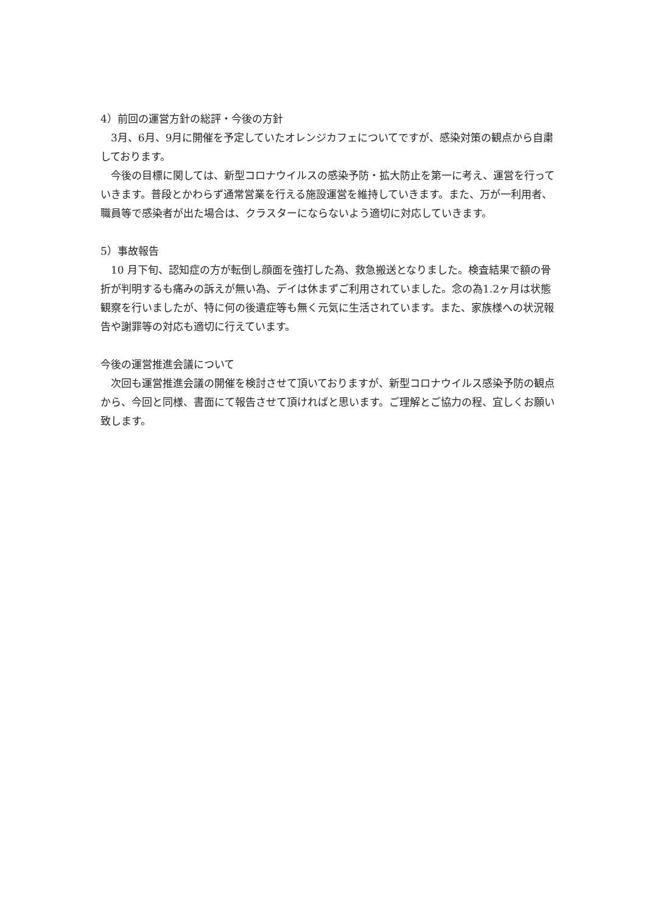4）前回の運営方針の総評・今後の方針
3月、6月、9月に開催を予定していたオレンジカフェについてですが、感染対策の観点から自粛しております。
今後の目標に関しては、新型コロナウイルスの感染予防・拡大防止を第一に考え、運営を行っていきます。普段とかわらず通常営業を行える施設運営を維持していきます。また、万が一利用者、職員等で感染者が出た場合は、クラスターにならないよう適切に対応していきます。
5）事故報告
10 月下旬、認知症の方が転倒し顔面を強打した為、救急搬送となりました。検査結果で額の骨折が判明するも痛みの訴えが無い為、デイは休まずご利用されていました。念の為1.2ヶ月は状態観察を行いましたが、特に何の後遺症等も無く元気に生活されています。また、家族様への状況報告や謝罪等の対応も適切に行えています。
今後の運営推進会議について
次回も運営推進会議の開催を検討させて頂いておりますが、新型コロナウイルス感染予防の観点から、今回と同様、書面にて報告させて頂ければと思います。ご理解とご協力の程、宜しくお願い致します。